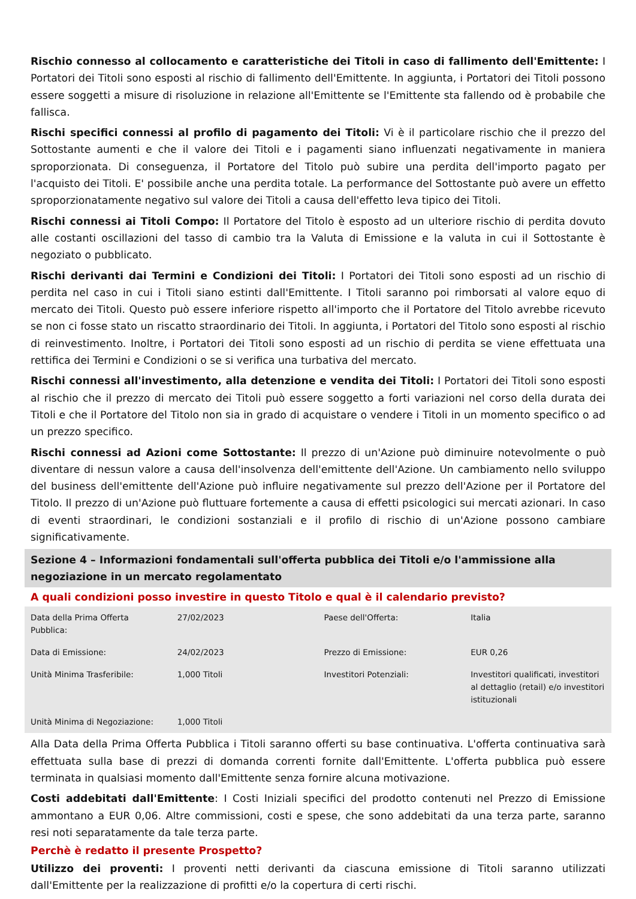Rischio connesso al collocamento e caratteristiche dei Titoli in caso di fallimento dell'Emittente: I Portatori dei Titoli sono esposti al rischio di fallimento dell'Emittente. In aggiunta, i Portatori dei Titoli possono essere soggetti a misure di risoluzione in relazione all'Emittente se l'Emittente sta fallendo od è probabile che fallisca.
Rischi specifici connessi al profilo di pagamento dei Titoli: Vi è il particolare rischio che il prezzo del Sottostante aumenti e che il valore dei Titoli e i pagamenti siano influenzati negativamente in maniera sproporzionata. Di conseguenza, il Portatore del Titolo può subire una perdita dell'importo pagato per l'acquisto dei Titoli. E' possibile anche una perdita totale. La performance del Sottostante può avere un effetto sproporzionatamente negativo sul valore dei Titoli a causa dell'effetto leva tipico dei Titoli.
Rischi connessi ai Titoli Compo: Il Portatore del Titolo è esposto ad un ulteriore rischio di perdita dovuto alle costanti oscillazioni del tasso di cambio tra la Valuta di Emissione e la valuta in cui il Sottostante è negoziato o pubblicato.
Rischi derivanti dai Termini e Condizioni dei Titoli: I Portatori dei Titoli sono esposti ad un rischio di perdita nel caso in cui i Titoli siano estinti dall'Emittente. I Titoli saranno poi rimborsati al valore equo di mercato dei Titoli. Questo può essere inferiore rispetto all'importo che il Portatore del Titolo avrebbe ricevuto se non ci fosse stato un riscatto straordinario dei Titoli. In aggiunta, i Portatori del Titolo sono esposti al rischio di reinvestimento. Inoltre, i Portatori dei Titoli sono esposti ad un rischio di perdita se viene effettuata una rettifica dei Termini e Condizioni o se si verifica una turbativa del mercato.
Rischi connessi all'investimento, alla detenzione e vendita dei Titoli: I Portatori dei Titoli sono esposti al rischio che il prezzo di mercato dei Titoli può essere soggetto a forti variazioni nel corso della durata dei Titoli e che il Portatore del Titolo non sia in grado di acquistare o vendere i Titoli in un momento specifico o ad un prezzo specifico.
Rischi connessi ad Azioni come Sottostante: Il prezzo di un'Azione può diminuire notevolmente o può diventare di nessun valore a causa dell'insolvenza dell'emittente dell'Azione. Un cambiamento nello sviluppo del business dell'emittente dell'Azione può influire negativamente sul prezzo dell'Azione per il Portatore del Titolo. Il prezzo di un'Azione può fluttuare fortemente a causa di effetti psicologici sui mercati azionari. In caso di eventi straordinari, le condizioni sostanziali e il profilo di rischio di un'Azione possono cambiare significativamente.
Sezione 4 – Informazioni fondamentali sull'offerta pubblica dei Titoli e/o l'ammissione alla negoziazione in un mercato regolamentato
A quali condizioni posso investire in questo Titolo e qual è il calendario previsto?
| Data della Prima Offerta Pubblica: | 27/02/2023 | Paese dell'Offerta: | Italia |
| Data di Emissione: | 24/02/2023 | Prezzo di Emissione: | EUR 0,26 |
| Unità Minima Trasferibile: | 1,000 Titoli | Investitori Potenziali: | Investitori qualificati, investitori al dettaglio (retail) e/o investitori istituzionali |
| Unità Minima di Negoziazione: | 1,000 Titoli | | |
Alla Data della Prima Offerta Pubblica i Titoli saranno offerti su base continuativa. L'offerta continuativa sarà effettuata sulla base di prezzi di domanda correnti fornite dall'Emittente. L'offerta pubblica può essere terminata in qualsiasi momento dall'Emittente senza fornire alcuna motivazione.
Costi addebitati dall'Emittente: I Costi Iniziali specifici del prodotto contenuti nel Prezzo di Emissione ammontano a EUR 0,06. Altre commissioni, costi e spese, che sono addebitati da una terza parte, saranno resi noti separatamente da tale terza parte.
Perchè è redatto il presente Prospetto?
Utilizzo dei proventi: I proventi netti derivanti da ciascuna emissione di Titoli saranno utilizzati dall'Emittente per la realizzazione di profitti e/o la copertura di certi rischi.